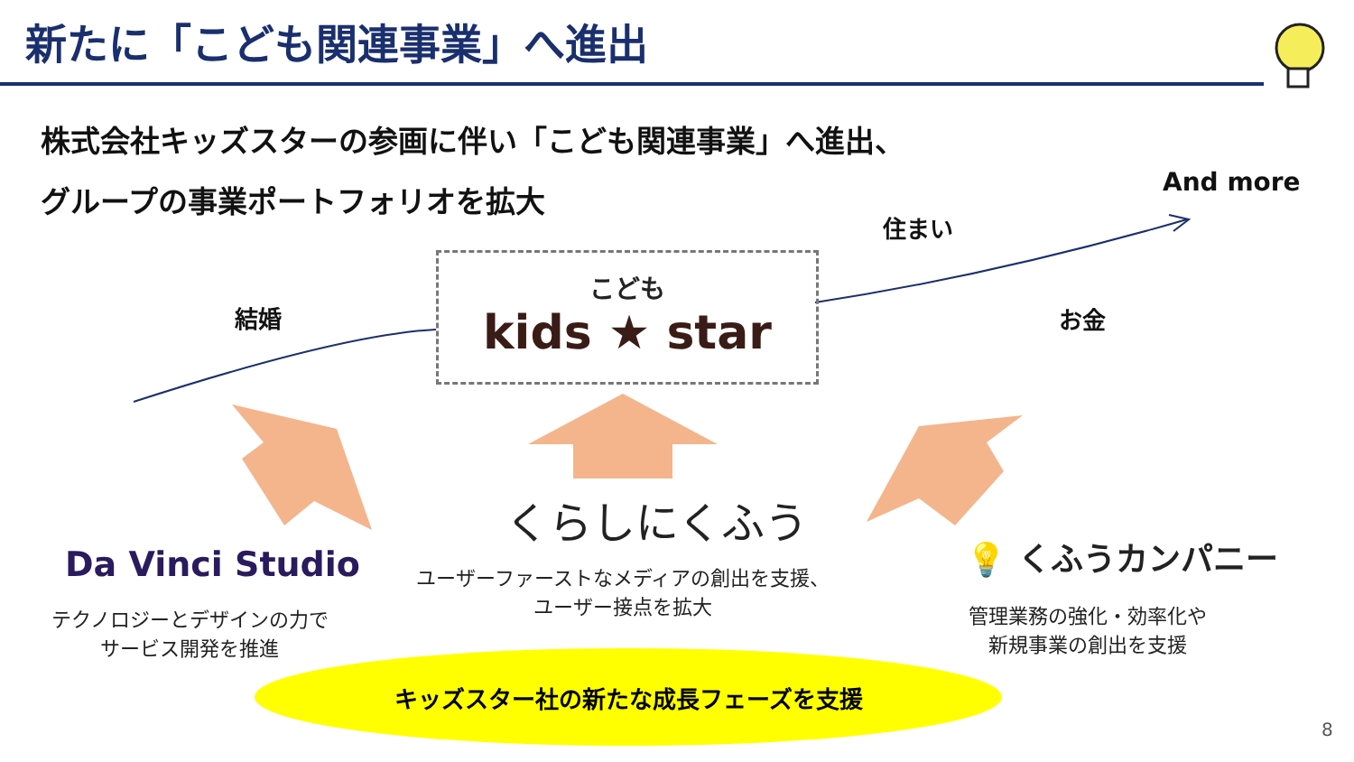新たに「こども関連事業」へ進出
株式会社キッズスターの参画に伴い「こども関連事業」へ進出、
グループの事業ポートフォリオを拡大 And more
住まい
結婚 お金
こども
kids ★ star
くらしにくふう
ユーザーファーストなメディアの創出を支援、
ユーザー接点を拡大
Da Vinci Studio
テクノロジーとデザインの力で
サービス開発を推進
💡 くふうカンパニー
管理業務の強化・効率化や
新規事業の創出を支援
キッズスター社の新たな成長フェーズを支援
8